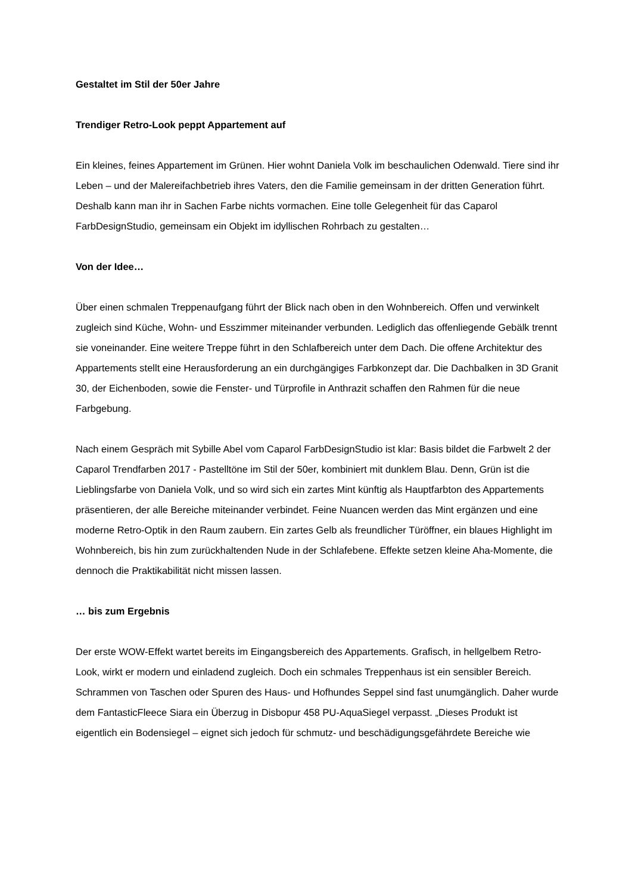Gestaltet im Stil der 50er Jahre
Trendiger Retro-Look peppt Appartement auf
Ein kleines, feines Appartement im Grünen. Hier wohnt Daniela Volk im beschaulichen Odenwald. Tiere sind ihr Leben – und der Malereifachbetrieb ihres Vaters, den die Familie gemeinsam in der dritten Generation führt. Deshalb kann man ihr in Sachen Farbe nichts vormachen. Eine tolle Gelegenheit für das Caparol FarbDesignStudio, gemeinsam ein Objekt im idyllischen Rohrbach zu gestalten…
Von der Idee…
Über einen schmalen Treppenaufgang führt der Blick nach oben in den Wohnbereich. Offen und verwinkelt zugleich sind Küche, Wohn- und Esszimmer miteinander verbunden. Lediglich das offenliegende Gebälk trennt sie voneinander. Eine weitere Treppe führt in den Schlafbereich unter dem Dach. Die offene Architektur des Appartements stellt eine Herausforderung an ein durchgängiges Farbkonzept dar. Die Dachbalken in 3D Granit 30, der Eichenboden, sowie die Fenster- und Türprofile in Anthrazit schaffen den Rahmen für die neue Farbgebung.
Nach einem Gespräch mit Sybille Abel vom Caparol FarbDesignStudio ist klar: Basis bildet die Farbwelt 2 der Caparol Trendfarben 2017 - Pastelltöne im Stil der 50er, kombiniert mit dunklem Blau. Denn, Grün ist die Lieblingsfarbe von Daniela Volk, und so wird sich ein zartes Mint künftig als Hauptfarbton des Appartements präsentieren, der alle Bereiche miteinander verbindet. Feine Nuancen werden das Mint ergänzen und eine moderne Retro-Optik in den Raum zaubern. Ein zartes Gelb als freundlicher Türöffner, ein blaues Highlight im Wohnbereich, bis hin zum zurückhaltenden Nude in der Schlafebene. Effekte setzen kleine Aha-Momente, die dennoch die Praktikabilität nicht missen lassen.
… bis zum Ergebnis
Der erste WOW-Effekt wartet bereits im Eingangsbereich des Appartements. Grafisch, in hellgelbem Retro-Look, wirkt er modern und einladend zugleich. Doch ein schmales Treppenhaus ist ein sensibler Bereich. Schrammen von Taschen oder Spuren des Haus- und Hofhundes Seppel sind fast unumgänglich. Daher wurde dem FantasticFleece Siara ein Überzug in Disbopur 458 PU-AquaSiegel verpasst. „Dieses Produkt ist eigentlich ein Bodensiegel – eignet sich jedoch für schmutz- und beschädigungsgefährdete Bereiche wie